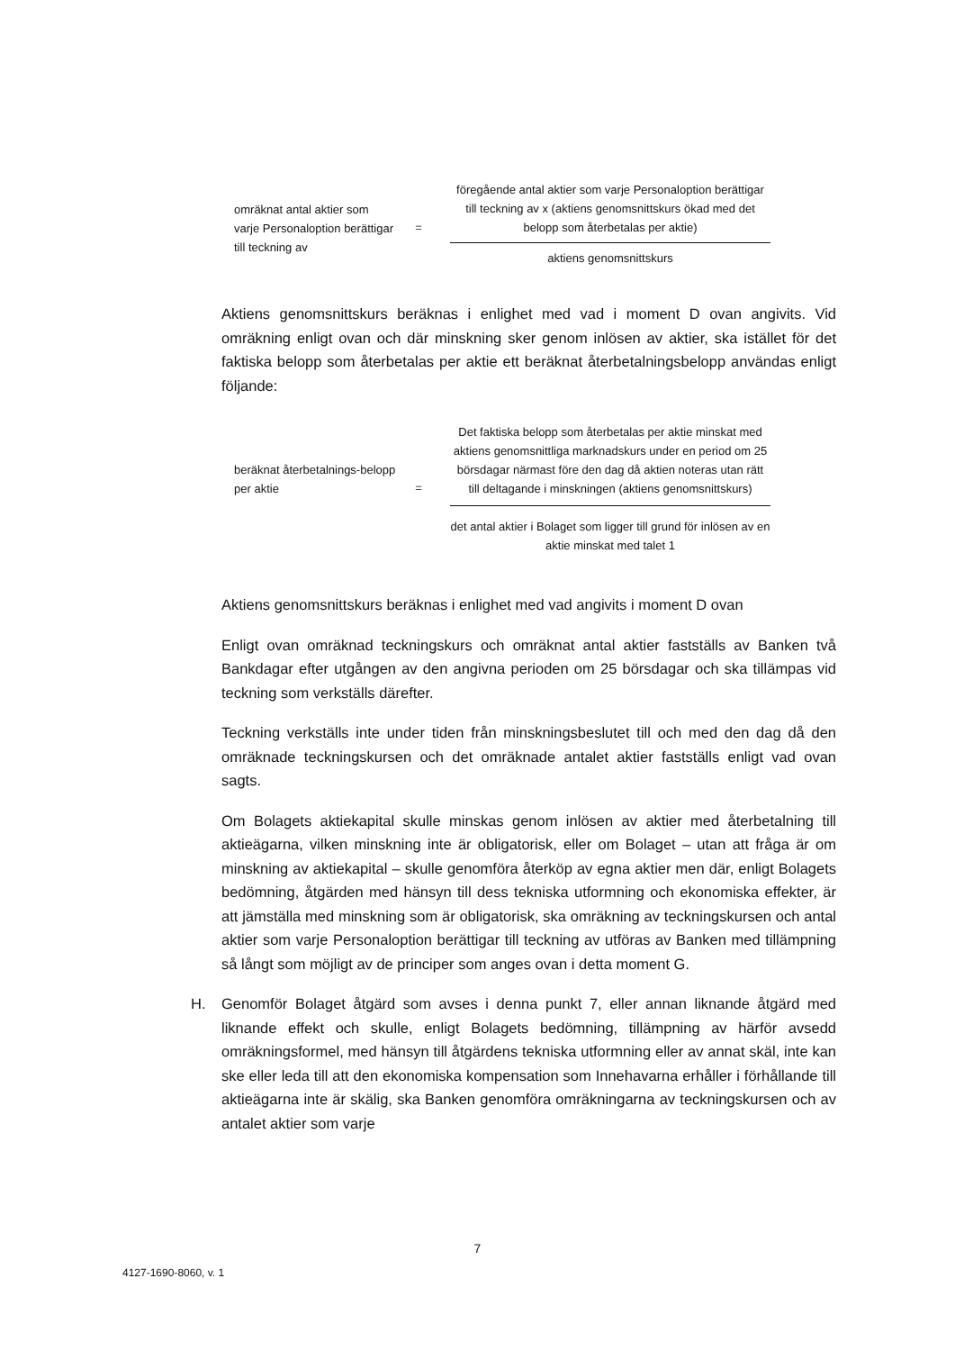omräknat antal aktier som varje Personaloption berättigar till teckning av
=
föregående antal aktier som varje Personaloption berättigar till teckning av x (aktiens genomsnittskurs ökad med det belopp som återbetalas per aktie)
aktiens genomsnittskurs
Aktiens genomsnittskurs beräknas i enlighet med vad i moment D ovan angivits. Vid omräkning enligt ovan och där minskning sker genom inlösen av aktier, ska istället för det faktiska belopp som återbetalas per aktie ett beräknat återbetalningsbelopp användas enligt följande:
beräknat återbetalnings-belopp per aktie
=
Det faktiska belopp som återbetalas per aktie minskat med aktiens genomsnittliga marknadskurs under en period om 25 börsdagar närmast före den dag då aktien noteras utan rätt till deltagande i minskningen (aktiens genomsnittskurs)
det antal aktier i Bolaget som ligger till grund för inlösen av en aktie minskat med talet 1
Aktiens genomsnittskurs beräknas i enlighet med vad angivits i moment D ovan
Enligt ovan omräknad teckningskurs och omräknat antal aktier fastställs av Banken två Bankdagar efter utgången av den angivna perioden om 25 börsdagar och ska tillämpas vid teckning som verkställs därefter.
Teckning verkställs inte under tiden från minskningsbeslutet till och med den dag då den omräknade teckningskursen och det omräknade antalet aktier fastställs enligt vad ovan sagts.
Om Bolagets aktiekapital skulle minskas genom inlösen av aktier med återbetalning till aktieägarna, vilken minskning inte är obligatorisk, eller om Bolaget – utan att fråga är om minskning av aktiekapital – skulle genomföra återköp av egna aktier men där, enligt Bolagets bedömning, åtgärden med hänsyn till dess tekniska utformning och ekonomiska effekter, är att jämställa med minskning som är obligatorisk, ska omräkning av teckningskursen och antal aktier som varje Personaloption berättigar till teckning av utföras av Banken med tillämpning så långt som möjligt av de principer som anges ovan i detta moment G.
H. Genomför Bolaget åtgärd som avses i denna punkt 7, eller annan liknande åtgärd med liknande effekt och skulle, enligt Bolagets bedömning, tillämpning av härför avsedd omräkningsformel, med hänsyn till åtgärdens tekniska utformning eller av annat skäl, inte kan ske eller leda till att den ekonomiska kompensation som Innehavarna erhåller i förhållande till aktieägarna inte är skälig, ska Banken genomföra omräkningarna av teckningskursen och av antalet aktier som varje
7
4127-1690-8060, v. 1